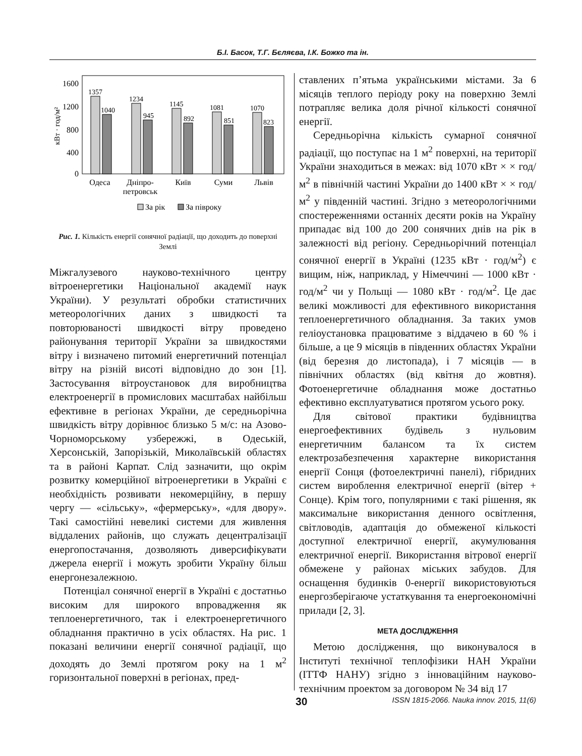Б.І. Басок, Т.Г. Бєляєва, І.К. Божко та ін.
1600
1200
800
400
0
кВт · год/м²
1357
1040
1234
945
1145
892
1081
851
1070
823
Одеса
Дніпро-
петровськ
Київ
Суми
Львів
За рік
За півроку
Рис. 1. Кількість енергії сонячної радіації, що доходить до поверхні Землі
Міжгалузевого науково-технічного центру вітроенергетики Національної академії наук України). У результаті обробки статистичних метеорологічних даних з швидкості та повторюваності швидкості вітру проведено районування території України за швидкостями вітру і визначено питомий енергетичний потенціал вітру на різній висоті відповідно до зон [1]. Застосування вітроустановок для виробництва електроенергії в промислових масштабах найбільш ефективне в регіонах України, де середньорічна швидкість вітру дорівнює близько 5 м/с: на Азово-Чорноморському узбережжі, в Одеській, Херсонській, Запорізькій, Миколаївській областях та в районі Карпат. Слід зазначити, що окрім розвитку комерційної вітроенергетики в Україні є необхідність розвивати некомерційну, в першу чергу — «сільську», «фермерську», «для двору». Такі самостійні невеликі системи для живлення віддалених районів, що служать децентралізації енергопостачання, дозволяють диверсифікувати джерела енергії і можуть зробити Україну більш енергонезалежною.
Потенціал сонячної енергії в Україні є достатньо високим для широкого впровадження як теплоенергетичного, так і електроенергетичного обладнання практично в усіх областях. На рис. 1 показані величини енергії сонячної радіації, що доходять до Землі протягом року на 1 м<sup>2</sup> горизонтальної поверхні в регіонах, пред-
ставлених п’ятьма українськими містами. За 6 місяців теплого періоду року на поверхню Землі потрапляє велика доля річної кількості сонячної енергії.
Середньорічна кількість сумарної сонячної радіації, що поступає на 1 м<sup>2</sup> поверхні, на території України знаходиться в межах: від 1070 кВт × × год/м<sup>2</sup> в північній частині України до 1400 кВт × × год/м<sup>2</sup> у південній частині. Згідно з метеорологічними спостереженнями останніх десяти років на Україну припадає від 100 до 200 сонячних днів на рік в залежності від регіону. Середньорічний потенціал сонячної енергії в Україні (1235 кВт · год/м<sup>2</sup>) є вищим, ніж, наприклад, у Німеччині — 1000 кВт · год/м<sup>2</sup> чи у Польщі — 1080 кВт · год/м<sup>2</sup>. Це дає великі можливості для ефективного використання теплоенергетичного обладнання. За таких умов геліоустановка працюватиме з віддачею в 60 % і більше, а це 9 місяців в південних областях України (від березня до листопада), і 7 місяців — в північних областях (від квітня до жовтня). Фотоенергетичне обладнання може достатньо ефективно експлуатуватися протягом усього року.
Для світової практики будівництва енергоефективних будівель з нульовим енергетичним балансом та їх систем електрозабезпечення характерне використання енергії Сонця (фотоелектричні панелі), гібридних систем вироблення електричної енергії (вітер + Сонце). Крім того, популярними є такі рішення, як максимальне використання денного освітлення, світловодів, адаптація до обмеженої кількості доступної електричної енергії, акумулювання електричної енергії. Використання вітрової енергії обмежене у районах міських забудов. Для оснащення будинків 0-енергії використовуються енергозберігаюче устаткування та енергоекономічні прилади [2, 3].
МЕТА ДОСЛІДЖЕННЯ
Метою дослідження, що виконувалося в Інституті технічної теплофізики НАН України (ІТТФ НАНУ) згідно з інноваційним науково-технічним проектом за договором № 34 від 17
30 ISSN 1815-2066. Nauka innov. 2015, 11(6)